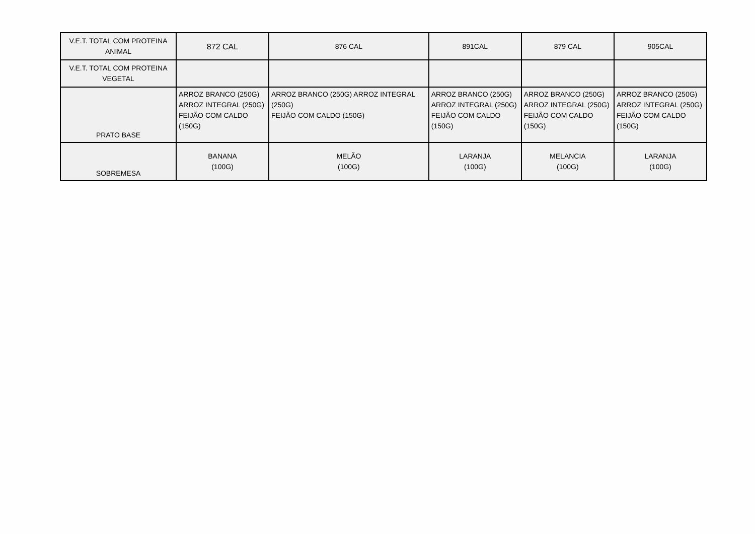| V.E.T. TOTAL COM PROTEINA ANIMAL | 872 CAL | 876 CAL | 891CAL | 879 CAL | 905CAL |
| V.E.T. TOTAL COM PROTEINA VEGETAL | | | | | |
| PRATO BASE | ARROZ BRANCO (250G) ARROZ INTEGRAL (250G) FEIJÃO COM CALDO (150G) | ARROZ BRANCO (250G) ARROZ INTEGRAL (250G) FEIJÃO COM CALDO (150G) | ARROZ BRANCO (250G) ARROZ INTEGRAL (250G) FEIJÃO COM CALDO (150G) | ARROZ BRANCO (250G) ARROZ INTEGRAL (250G) FEIJÃO COM CALDO (150G) | ARROZ BRANCO (250G) ARROZ INTEGRAL (250G) FEIJÃO COM CALDO (150G) |
| SOBREMESA | BANANA (100G) | MELÃO (100G) | LARANJA (100G) | MELANCIA (100G) | LARANJA (100G) |